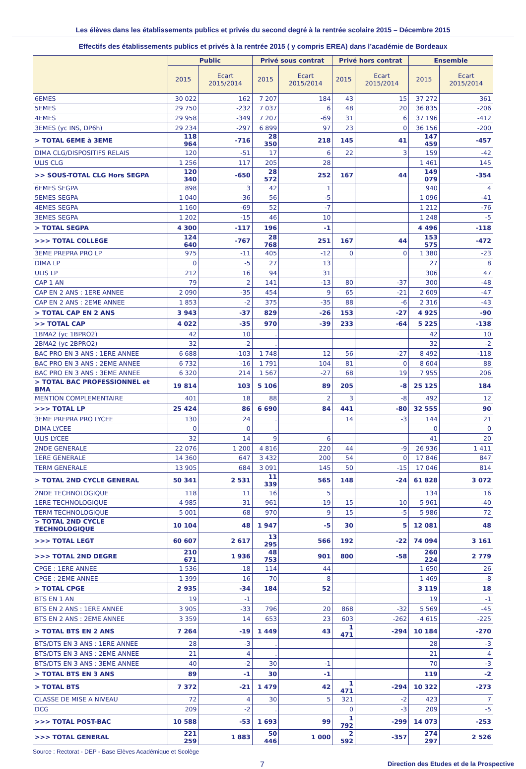Les élèves dans les établissements publics et privés du second degré à la rentrée scolaire 2015 – Décembre 2015
Effectifs des établissements publics et privés à la rentrée 2015 ( y compris EREA) dans l’académie de Bordeaux
| | Public | | Privé sous contrat | | Privé hors contrat | | Ensemble | |
| --- | --- | --- | --- | --- | --- | --- | --- | --- |
| | 2015 | Ecart 2015/2014 | 2015 | Ecart 2015/2014 | 2015 | Ecart 2015/2014 | 2015 | Ecart 2015/2014 |
| 6EMES | 30 022 | 162 | 7 207 | 184 | 43 | 15 | 37 272 | 361 |
| 5EMES | 29 750 | -232 | 7 037 | 6 | 48 | 20 | 36 835 | -206 |
| 4EMES | 29 958 | -349 | 7 207 | -69 | 31 | 6 | 37 196 | -412 |
| 3EMES (yc INS, DP6h) | 29 234 | -297 | 6 899 | 97 | 23 | 0 | 36 156 | -200 |
| > TOTAL 6EME à 3EME | 118 964 | -716 | 28 350 | 218 | 145 | 41 | 147 459 | -457 |
| DIMA CLG/DISPOSITIFS RELAIS | 120 | -51 | 17 | 6 | 22 | 3 | 159 | -42 |
| ULIS CLG | 1 256 | 117 | 205 | 28 | | | 1 461 | 145 |
| >> SOUS-TOTAL CLG Hors SEGPA | 120 340 | -650 | 28 572 | 252 | 167 | 44 | 149 079 | -354 |
| 6EMES SEGPA | 898 | 3 | 42 | 1 | | | 940 | 4 |
| 5EMES SEGPA | 1 040 | -36 | 56 | -5 | | | 1 096 | -41 |
| 4EMES SEGPA | 1 160 | -69 | 52 | -7 | | | 1 212 | -76 |
| 3EMES SEGPA | 1 202 | -15 | 46 | 10 | | | 1 248 | -5 |
| > TOTAL SEGPA | 4 300 | -117 | 196 | -1 | | | 4 496 | -118 |
| >>> TOTAL COLLEGE | 124 640 | -767 | 28 768 | 251 | 167 | 44 | 153 575 | -472 |
| 3EME PREPRA PRO LP | 975 | -11 | 405 | -12 | 0 | 0 | 1 380 | -23 |
| DIMA LP | 0 | -5 | 27 | 13 | | | 27 | 8 |
| ULIS LP | 212 | 16 | 94 | 31 | | | 306 | 47 |
| CAP 1 AN | 79 | 2 | 141 | -13 | 80 | -37 | 300 | -48 |
| CAP EN 2 ANS : 1ERE ANNEE | 2 090 | -35 | 454 | 9 | 65 | -21 | 2 609 | -47 |
| CAP EN 2 ANS : 2EME ANNEE | 1 853 | -2 | 375 | -35 | 88 | -6 | 2 316 | -43 |
| > TOTAL CAP EN 2 ANS | 3 943 | -37 | 829 | -26 | 153 | -27 | 4 925 | -90 |
| >> TOTAL CAP | 4 022 | -35 | 970 | -39 | 233 | -64 | 5 225 | -138 |
| 1BMA2 (yc 1BPRO2) | 42 | 10 | . | | | | 42 | 10 |
| 2BMA2 (yc 2BPRO2) | 32 | -2 | . | | | | 32 | -2 |
| BAC PRO EN 3 ANS : 1ERE ANNEE | 6 688 | -103 | 1 748 | 12 | 56 | -27 | 8 492 | -118 |
| BAC PRO EN 3 ANS : 2EME ANNEE | 6 732 | -16 | 1 791 | 104 | 81 | 0 | 8 604 | 88 |
| BAC PRO EN 3 ANS : 3EME ANNEE | 6 320 | 214 | 1 567 | -27 | 68 | 19 | 7 955 | 206 |
| > TOTAL BAC PROFESSIONNEL et BMA | 19 814 | 103 | 5 106 | 89 | 205 | -8 | 25 125 | 184 |
| MENTION COMPLEMENTAIRE | 401 | 18 | 88 | 2 | 3 | -8 | 492 | 12 |
| >>> TOTAL LP | 25 424 | 86 | 6 690 | 84 | 441 | -80 | 32 555 | 90 |
| 3EME PREPRA PRO LYCEE | 130 | 24 | . | | 14 | -3 | 144 | 21 |
| DIMA LYCEE | 0 | 0 | . | | | | 0 | 0 |
| ULIS LYCEE | 32 | 14 | 9 | 6 | | | 41 | 20 |
| 2NDE GENERALE | 22 076 | 1 200 | 4 816 | 220 | 44 | -9 | 26 936 | 1 411 |
| 1ERE GENERALE | 14 360 | 647 | 3 432 | 200 | 54 | 0 | 17 846 | 847 |
| TERM GENERALE | 13 905 | 684 | 3 091 | 145 | 50 | -15 | 17 046 | 814 |
| > TOTAL 2ND CYCLE GENERAL | 50 341 | 2 531 | 11 339 | 565 | 148 | -24 | 61 828 | 3 072 |
| 2NDE TECHNOLOGIQUE | 118 | 11 | 16 | 5 | | | 134 | 16 |
| 1ERE TECHNOLOGIQUE | 4 985 | -31 | 961 | -19 | 15 | 10 | 5 961 | -40 |
| TERM TECHNOLOGIQUE | 5 001 | 68 | 970 | 9 | 15 | -5 | 5 986 | 72 |
| > TOTAL 2ND CYCLE TECHNOLOGIQUE | 10 104 | 48 | 1 947 | -5 | 30 | 5 | 12 081 | 48 |
| >>> TOTAL LEGT | 60 607 | 2 617 | 13 295 | 566 | 192 | -22 | 74 094 | 3 161 |
| >>> TOTAL 2ND DEGRE | 210 671 | 1 936 | 48 753 | 901 | 800 | -58 | 260 224 | 2 779 |
| CPGE : 1ERE ANNEE | 1 536 | -18 | 114 | 44 | | | 1 650 | 26 |
| CPGE : 2EME ANNEE | 1 399 | -16 | 70 | 8 | | | 1 469 | -8 |
| > TOTAL CPGE | 2 935 | -34 | 184 | 52 | | | 3 119 | 18 |
| BTS EN 1 AN | 19 | -1 | . | | | | 19 | -1 |
| BTS EN 2 ANS : 1ERE ANNEE | 3 905 | -33 | 796 | 20 | 868 | -32 | 5 569 | -45 |
| BTS EN 2 ANS : 2EME ANNEE | 3 359 | 14 | 653 | 23 | 603 | -262 | 4 615 | -225 |
| > TOTAL BTS EN 2 ANS | 7 264 | -19 | 1 449 | 43 | 1 471 | -294 | 10 184 | -270 |
| BTS/DTS EN 3 ANS : 1ERE ANNEE | 28 | -3 | . | | | | 28 | -3 |
| BTS/DTS EN 3 ANS : 2EME ANNEE | 21 | 4 | . | | | | 21 | 4 |
| BTS/DTS EN 3 ANS : 3EME ANNEE | 40 | -2 | 30 | -1 | | | 70 | -3 |
| > TOTAL BTS EN 3 ANS | 89 | -1 | 30 | -1 | | | 119 | -2 |
| > TOTAL BTS | 7 372 | -21 | 1 479 | 42 | 1 471 | -294 | 10 322 | -273 |
| CLASSE DE MISE A NIVEAU | 72 | 4 | 30 | 5 | 321 | -2 | 423 | 7 |
| DCG | 209 | -2 | . | | 0 | -3 | 209 | -5 |
| >>> TOTAL POST-BAC | 10 588 | -53 | 1 693 | 99 | 1 792 | -299 | 14 073 | -253 |
| >>> TOTAL GENERAL | 221 259 | 1 883 | 50 446 | 1 000 | 2 592 | -357 | 274 297 | 2 526 |
Source : Rectorat - DEP - Base Elèves Académique et Scolège
7 Direction des Etudes et de la Prospective